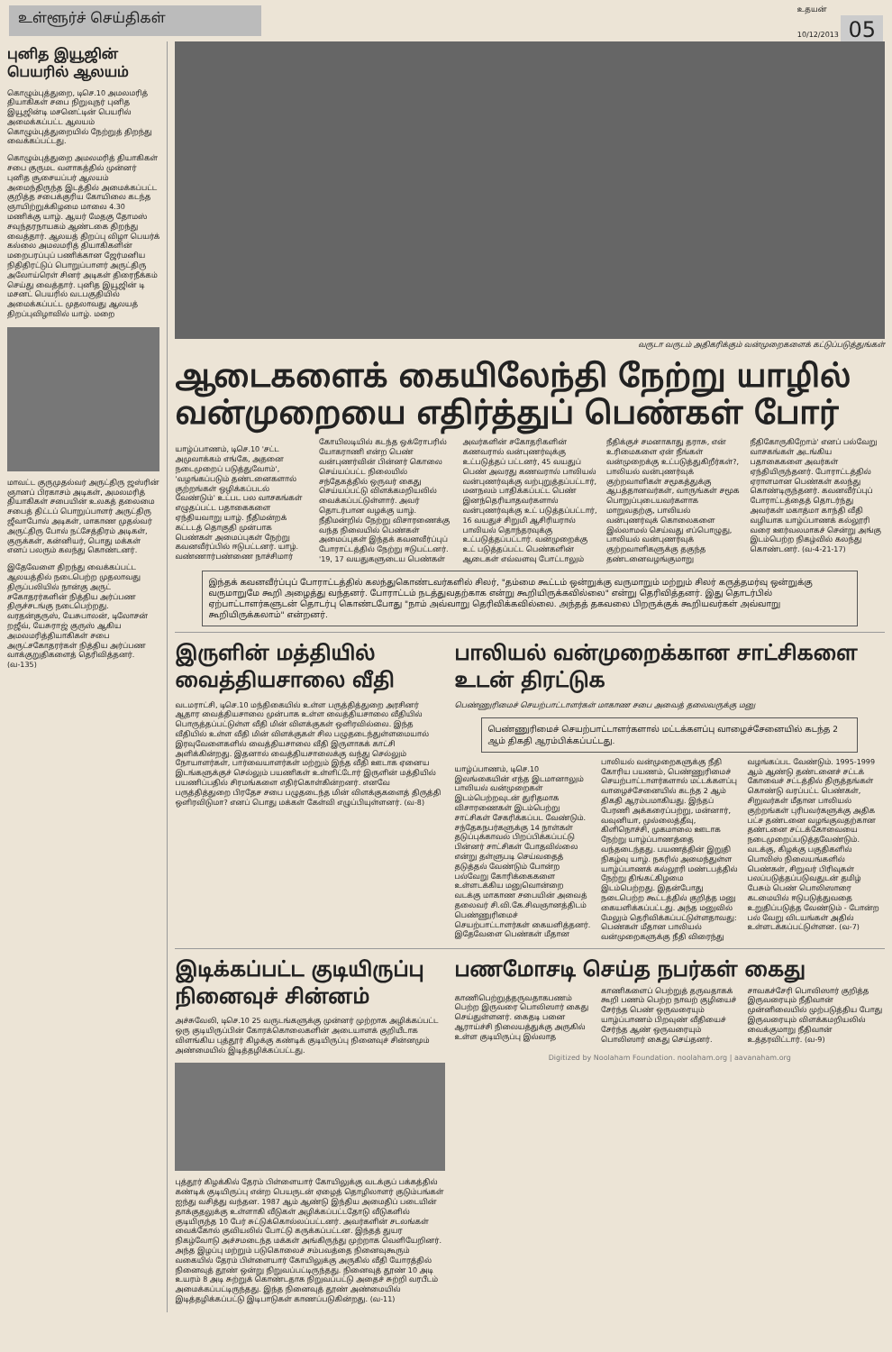உள்ளூர்ச் செய்திகள்
உதயன்
10/12/2013 05
புனித இயூஜின் பெயரில் ஆலயம்
கொழும்புத்துறை, டிசெ.10 அமலமரித் தியாகிகள் சபை நிறுவுநர் புனித இயூஜின்டி மசனெட்டின் பெயரில் அமைக்கப்பட்ட ஆலயம் கொழும்புத்துறையில் நேற்றுத் திறந்து வைக்கப்பட்டது.
கொழும்புத்துறை அமலமரித் தியாகிகள் சபை குருமட வளாகத்தில் முன்னர் புனித சூசையப்பர் ஆலயம் அமைந்திருந்த இடத்தில் அமைக்கப்பட்ட குறித்த சபைக்குரிய கோயிலை கடந்த ஞாயிற்றுக்கிழமை மாலை 4.30 மணிக்கு யாழ். ஆயர் மேதகு தோமஸ் சவுந்தரநாயகம் ஆண்டகை திறந்து வைத்தார். ஆலயத் திறப்பு விழா பெயர்க் கல்லை அமலமரித் தியாகிகளின் மறைபரப்புப் பணிக்கான ஜேர்மனிய நிதிதிரட்டுப் பொறுப்பாளர் அருட்திரு அலோய்ரெள் சினர் அடிகள் திரைநீக்கம் செய்து வைத்தார். புனித இயூஜின் டி மசனட் பெயரில் வடபகுதியில் அமைக்கப்பட்ட முதலாவது ஆலயத் திறப்புவிழாவில் யாழ். மறை
மாவட்ட குருமுதல்வர் அருட்திரு ஜஸ்ரின் ஞானப் பிரகாசம் அடிகள், அமலமரித் தியாகிகள் சபையின் உலகத் தலைமை சபைத் திட்டப் பொறுப்பாளர் அருட்திரு ஜீவாபோல் அடிகள், மாகாண முதல்வர் அருட்திரு போல் நட்சேத்திரம் அடிகள், குருக்கள், கன்னியர், பொது மக்கள் எனப் பலரும் கலந்து கொண்டனர்.
இதேவேளை திறந்து வைக்கப்பட்ட ஆலயத்தில் நடைபெற்ற முதலாவது திருப்பலியில் நான்கு அருட் சகோதரர்களின் நித்திய அர்ப்பண திருச்சடங்கு நடைபெற்றது. வரதன்குருஸ், யேசுபாலன், டிலோசன் றஜீவ், யேசுராஜ் குருஸ் ஆகிய அமலமரித்தியாகிகள் சபை அருட்சகோதரர்கள் நித்திய அர்ப்பண வாக்குறுதிகளைத் தெரிவித்தனர். (வ-135)
வருடா வருடம் அதிகரிக்கும் வன்முறைகளைக் கட்டுப்படுத்துங்கள்
ஆடைகளைக் கையிலேந்தி நேற்று யாழில் வன்முறையை எதிர்த்துப் பெண்கள் போர்
யாழ்ப்பாணம், டிசெ.10 'சட்ட அமுலாக்கம் எங்கே, அதனை நடைமுறைப் படுத்துவோம்', 'வழங்கப்படும் தண்டனைகளால் குற்றங்கள் ஒழிக்கப்படல் வேண்டும்' உட்பட பல வாசகங்கள் எழுதப்பட்ட பதாகைகளை ஏந்தியவாறு யாழ். நீதிமன்றக் கட்டடத் தொகுதி முன்பாக பெண்கள் அமைப்புகள் நேற்று கவனவீர்ப்பில் ஈடுபட்டனர். யாழ். வண்ணார்பண்ணை நாச்சிமார் கோயிலடியில் கடந்த ஒக்ரோபரில் யோகராணி என்ற பெண் வன்புணர்வின் பின்னர் கொலை செய்யப்பட்ட நிலையில் சந்தேகத்தில் ஒருவர் கைது செய்யப்பட்டு விளக்கமறியலில் வைக்கப்பட்டுள்ளார். அவர் தொடர்பான வழக்கு யாழ். நீதிமன்றில் நேற்று விசாரணைக்கு வந்த நிலையில் பெண்கள் அமைப்புகள் இந்தக் கவனவீர்ப்புப் போராட்டத்தில் நேற்று ஈடுபட்டனர். '19, 17 வயதுகளுடைய பெண்கள் அவர்களின் சகோதரிகளின் கணவரால் வன்புணர்வுக்கு உட்படுத்தப் பட்டனர், 45 வயதுப் பெண் அவரது கணவரால் பாலியல் வன்புணர்வுக்கு வற்புறுத்தப்பட்டார், மனநலம் பாதிக்கப்பட்ட பெண் இனந்தெரியாதவர்களால் வன்புணர்வுக்கு உட் படுத்தப்பட்டார், 16 வயதுச் சிறுமி ஆசிரியரால் பாலியல் தொந்தரவுக்கு உட்படுத்தப்பட்டார். வன்முறைக்கு உட் படுத்தப்பட்ட பெண்களின் ஆடைகள் எவ்வளவு போட்டாலும் நீதிக்குச் சமனாகாது தராசு, என் உரிமைகளை ஏன் நீங்கள் வன்முறைக்கு உட்படுத்துகிறீர்கள்?, பாலியல் வன்புணர்வுக் குற்றவாளிகள் சமூகத்துக்கு ஆபத்தானவர்கள், வாருங்கள் சமூக பொறுப்புடையவர்களாக மாறுவதற்கு, பாலியல் வன்புணர்வுக் கொலைகளை இல்லாமல் செய்வது எப்பொழுது, பாலியல் வன்புணர்வுக் குற்றவாளிகளுக்கு தகுந்த தண்டனைவழங்குமாறு நீதிகோருகிறோம்' எனப் பல்வேறு வாசகங்கள் அடங்கிய பதாகைகளை அவர்கள் ஏந்தியிருந்தனர். போராட்டத்தில் ஏராளமான பெண்கள் கலந்து கொண்டிருந்தனர். கவனவீர்ப்புப் போராட்டத்தைத் தொடர்ந்து அவர்கள் மகாத்மா காந்தி வீதி வழியாக யாழ்ப்பாணக் கல்லூரி வரை ஊர்வலமாகச் சென்று அங்கு இடம்பெற்ற நிகழ்வில் கலந்து கொண்டனர். (வ-4-21-17)
இந்தக் கவனவீர்ப்புப் போராட்டத்தில் கலந்துகொண்டவர்களில் சிலர், "தம்மை கூட்டம் ஒன்றுக்கு வருமாறும் மற்றும் சிலர் கருத்தமர்வு ஒன்றுக்கு வருமாறுமே கூறி அழைத்து வந்தனர். போராட்டம் நடத்துவதற்காக என்று கூறியிருக்கவில்லை" என்று தெரிவித்தனர். இது தொடர்பில் ஏற்பாட்டாளர்களுடன் தொடர்பு கொண்டபோது "நாம் அவ்வாறு தெரிவிக்கவில்லை. அந்தத் தகவலை பிறருக்குக் கூறியவர்கள் அவ்வாறு கூறியிருக்கலாம்" என்றனர்.
இருளின் மத்தியில் வைத்தியசாலை வீதி
வடமராட்சி, டிசெ.10 மந்திகையில் உள்ள பருத்தித்துறை அரசினர் ஆதார வைத்தியசாலை முன்பாக உள்ள வைத்தியசாலை வீதியில் பொருத்தப்பட்டுள்ள வீதி மின் விளக்குகள் ஒளிரவில்லை. இந்த வீதியில் உள்ள வீதி மின் விளக்குகள் சில பழுதடைந்துள்ளமையால் இரவுவேளைகளில் வைத்தியசாலை வீதி இருளாகக் காட்சி அளிக்கின்றது. இதனால் வைத்தியசாலைக்கு வந்து செல்லும் நோயாளர்கள், பார்வையாளர்கள் மற்றும் இந்த வீதி ஊடாக ஏனைய இடங்களுக்குச் செல்லும் பயணிகள் உள்ளிட்டோர் இருளின் மத்தியில் பயணிப்பதில் சிரமங்களை எதிர்கொள்கின்றனர். எனவே பருத்தித்துறை பிரதேச சபை பழுதடைந்த மின் விளக்குகளைத் திருத்தி ஒளிரவிடுமா? எனப் பொது மக்கள் கேள்வி எழுப்பியுள்ளனர். (வ-8)
பாலியல் வன்முறைக்கான சாட்சிகளை உடன் திரட்டுக
பெண்ணுரிமைச் செயற்பாட்டாளர்கள் மாகாண சபை அவைத் தலைவருக்கு மனு
பெண்ணுரிமைச் செயற்பாட்டாளர்களால் மட்டக்களப்பு வாழைச்சேனையில் கடந்த 2 ஆம் திகதி ஆரம்பிக்கப்பட்டது.
யாழ்ப்பாணம், டிசெ.10 இலங்கையின் எந்த இடமானாலும் பாலியல் வன்முறைகள் இடம்பெற்றவுடன் துரிதமாக விசாரணைகள் இடம்பெற்று சாட்சிகள் சேகரிக்கப்பட வேண்டும். சந்தேகநபர்களுக்கு 14 நாள்கள் தடுப்புக்காவல் பிறப்பிக்கப்பட்டு பின்னர் சாட்சிகள் போதவில்லை என்று தள்ளுபடி செய்வதைத் தடுத்தல் வேண்டும் போன்ற பல்வேறு கோரிக்கைகளை உள்ளடக்கிய மனுவொன்றை வடக்கு மாகாண சபையின் அவைத் தலைவர் சி.வி.கே.சிவஞானத்திடம் பெண்ணுரிமைச் செயற்பாட்டாளர்கள் கையளித்தனர். இதேவேளை பெண்கள் மீதான பாலியல் வன்முறைகளுக்கு நீதி கோரிய பயணம், பெண்ணுரிமைச் செயற்பாட்டாளர்களால் மட்டக்களப்பு வாழைச்சேனையில் கடந்த 2 ஆம் திகதி ஆரம்பமாகியது. இந்தப் பேரணி அக்கரைப்பற்று, மன்னார், வவுனியா, முல்லைத்தீவு, கிளிநொச்சி, முகமாலை ஊடாக நேற்று யாழ்ப்பாணத்தை வந்தடைந்தது. பயணத்தின் இறுதி நிகழ்வு யாழ். நகரில் அமைந்துள்ள யாழ்ப்பாணக் கல்லூரி மண்டபத்தில் நேற்று திங்கட்கிழமை இடம்பெற்றது. இதன்போது நடைபெற்ற கூட்டத்தில் குறித்த மனு கையளிக்கப்பட்டது. அந்த மனுவில் மேலும் தெரிவிக்கப்பட்டுள்ளதாவது: பெண்கள் மீதான பாலியல் வன்முறைகளுக்கு நீதி விரைந்து வழங்கப்பட வேண்டும். 1995-1999 ஆம் ஆண்டு தண்டனைச் சட்டக் கோவைச் சட்டத்தில் திருத்தங்கள் கொண்டு வரப்பட்ட பெண்கள், சிறுவர்கள் மீதான பாலியல் குற்றங்கள் புரிபவர்களுக்கு அதிக பட்ச தண்டனை வழங்குவதற்கான தண்டனை சட்டக்கோவையை நடைமுறைப்படுத்தவேண்டும். வடக்கு, கிழக்கு பகுதிகளில் பொலிஸ் நிலையங்களில் பெண்கள், சிறுவர் பிரிவுகள் பலப்படுத்தப்படுவதுடன் தமிழ் பேசும் பெண் பொலிஸாரை கடமையில் ஈடுபடுத்துவதை உறுதிப்படுத்த வேண்டும் - போன்ற பல் வேறு விடயங்கள் அதில் உள்ளடக்கப்பட்டுள்ளன. (வ-7)
இடிக்கப்பட்ட குடியிருப்பு நினைவுச் சின்னம்
அச்சுவேலி, டிசெ.10 25 வருடங்களுக்கு முன்னர் முற்றாக அழிக்கப்பட்ட ஒரு குடியிருப்பின் கோரக்கொலைகளின் அடையாளக் குறியீடாக விளங்கிய புத்தூர் கிழக்கு கண்டிக் குடியிருப்பு நினைவுச் சின்னமும் அண்மையில் இடித்தழிக்கப்பட்டது.
புத்தூர் கிழக்கில் தேரம் பிள்ளையார் கோயிலுக்கு வடக்குப் பக்கத்தில் கண்டிக் குடியிருப்பு என்ற பெயருடன் ஏழைத் தொழிலாளர் குடும்பங்கள் ஐந்து வசித்து வந்தன. 1987 ஆம் ஆண்டு இந்திய அமைதிப் படையின் தாக்குதலுக்கு உள்ளாகி வீடுகள் அழிக்கப்பட்டதோடு வீடுகளில் குடியிருந்த 10 பேர் சுட்டுக்கொல்லப்பட்டனர். அவர்களின் சடலங்கள் வைக்கோல் குவியலில் போட்டு கருக்கப்பட்டன. இந்தத் துயர நிகழ்வோடு அச்சமடைந்த மக்கள் அங்கிருந்து முற்றாக வெளியேறினர். அந்த இழப்பு மற்றும் படுகொலைச் சம்பவத்தை நினைவுகூரும் வகையில் தேரம் பிள்ளையார் கோயிலுக்கு அருகில் வீதி யோரத்தில் நினைவுத் தூண் ஒன்று நிறுவப்பட்டிருந்தது. நினைவுத் தூண் 10 அடி உயரம் 8 அடி சுற்றுக் கொண்டதாக நிறுவப்பட்டு அதைச் சுற்றி வரபீடம் அமைக்கப்பட்டிருந்தது. இந்த நினைவுத் தூண் அண்மையில் இடித்தழிக்கப்பட்டு இடிபாடுகள் காணப்படுகின்றது. (வ-11)
பணமோசடி செய்த நபர்கள் கைது
காணிபெற்றுத்தருவதாகபணம் பெற்ற இருவரை பொலிஸார் கைது செய்துள்ளனர். கைதடி பனை ஆராய்ச்சி நிலையத்துக்கு அருகில் உள்ள குடியிருப்பு இல்லாத காணிகளைப் பெற்றுத் தருவதாகக் கூறி பணம் பெற்ற நாவற் குழியைச் சேர்ந்த பெண் ஒருவரையும் யாழ்ப்பாணம் பிறவுண் வீதியைச் சேர்ந்த ஆண் ஒருவரையும் பொலிஸார் கைது செய்தனர். சாவகச்சேரி பொலிஸார் குறித்த இருவரையும் நீதிவான் முன்னிலையில் முற்படுத்திய போது இருவரையும் விளக்கமறியலில் வைக்குமாறு நீதிவான் உத்தரவிட்டார். (வ-9)
Digitized by Noolaham Foundation. noolaham.org | aavanaham.org